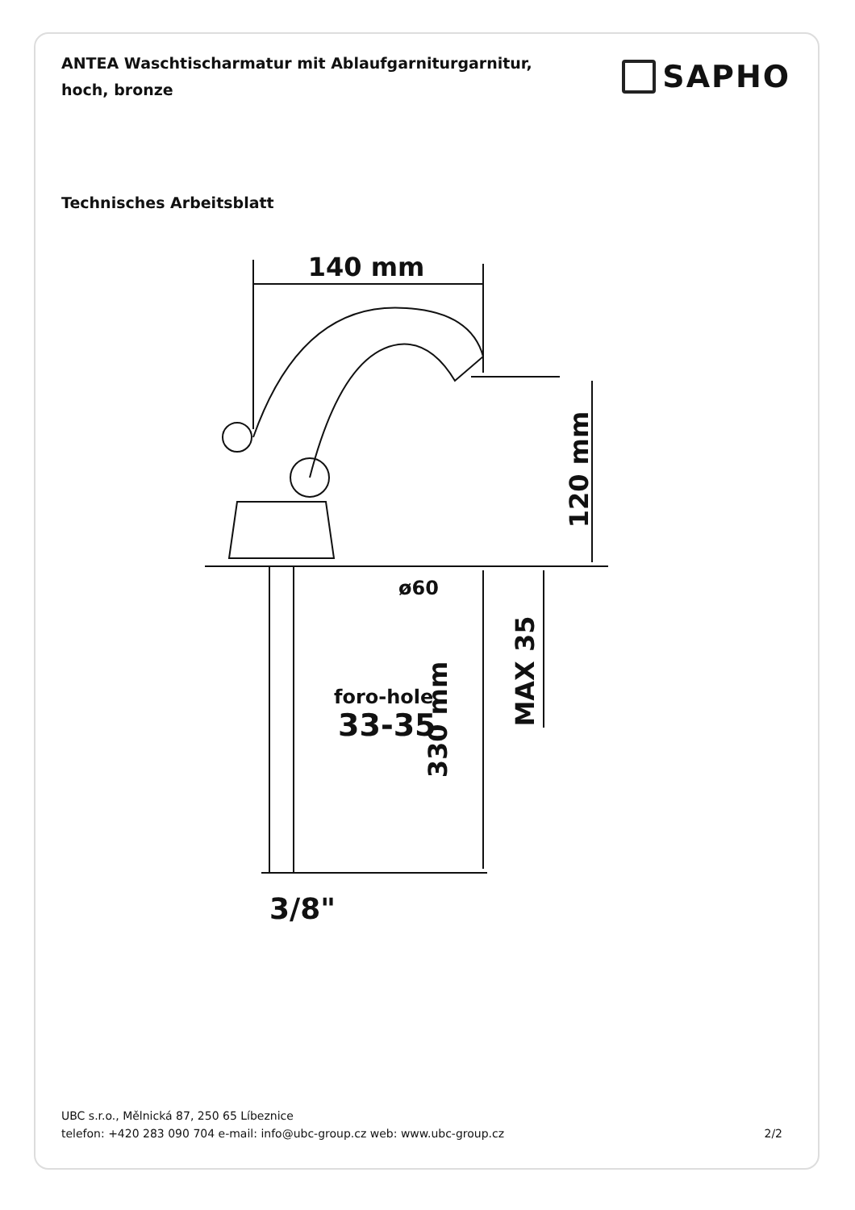ANTEA Waschtischarmatur mit Ablaufgarniturgarnitur, hoch, bronze
SAPHO
Technisches Arbeitsblatt
140 mm
120 mm
ø60
foro-hole
33-35
330 mm
MAX 35
3/8"
UBC s.r.o., Mělnická 87, 250 65 Líbeznice
telefon: +420 283 090 704 e-mail: info@ubc-group.cz web: www.ubc-group.cz 2/2